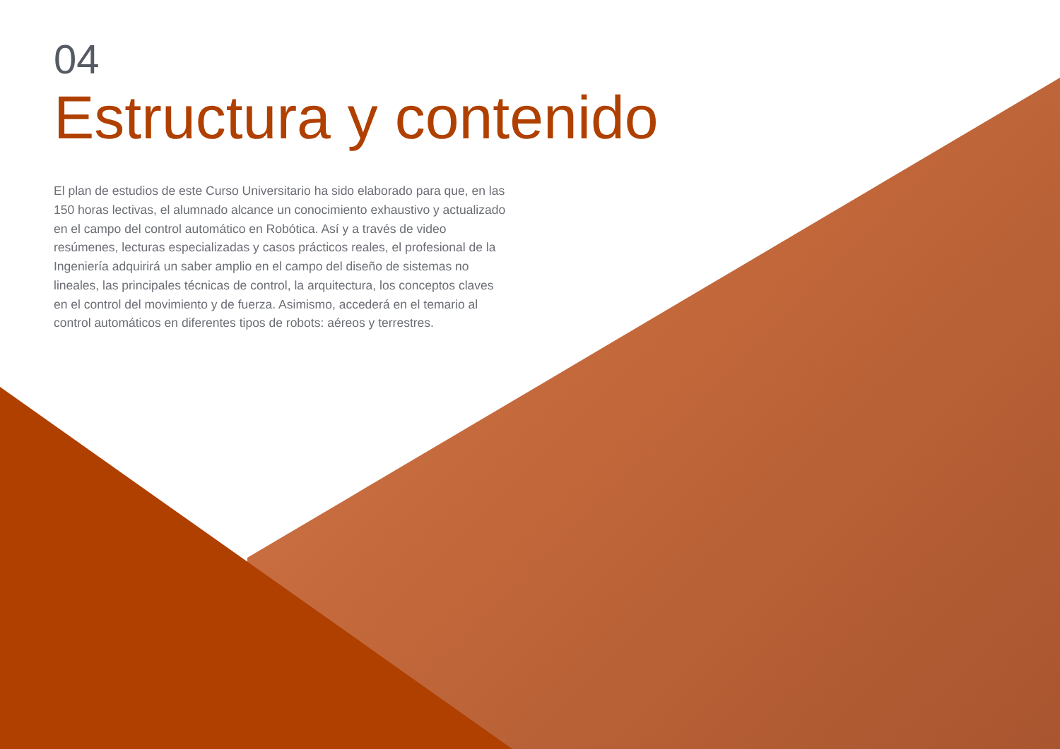04
Estructura y contenido
El plan de estudios de este Curso Universitario ha sido elaborado para que, en las 150 horas lectivas, el alumnado alcance un conocimiento exhaustivo y actualizado en el campo del control automático en Robótica. Así y a través de video resúmenes, lecturas especializadas y casos prácticos reales, el profesional de la Ingeniería adquirirá un saber amplio en el campo del diseño de sistemas no lineales, las principales técnicas de control, la arquitectura, los conceptos claves en el control del movimiento y de fuerza. Asimismo, accederá en el temario al control automáticos en diferentes tipos de robots: aéreos y terrestres.